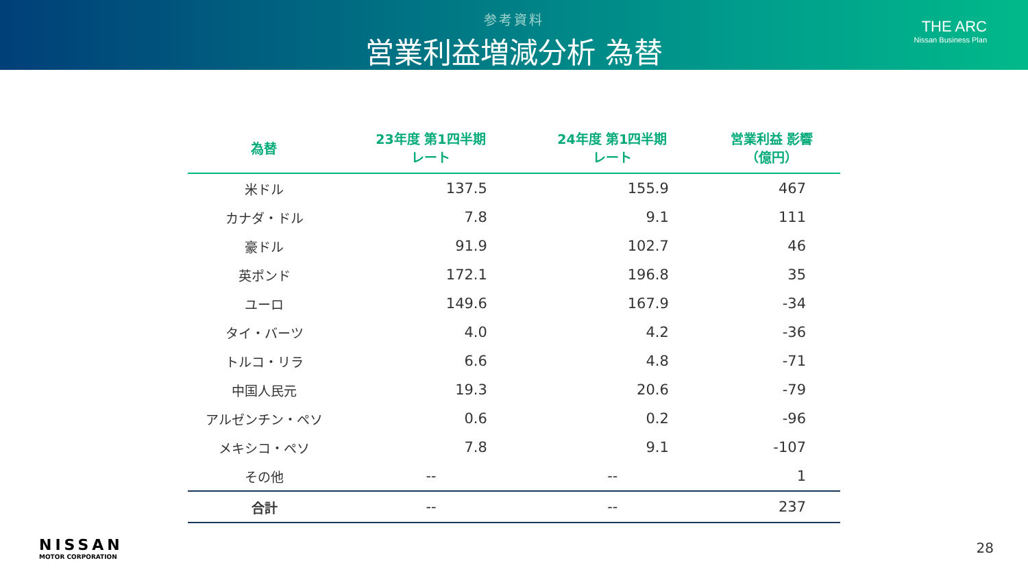参考資料
営業利益増減分析 為替
THE ARC
Nissan Business Plan
| 為替 | 23年度 第1四半期 レート | 24年度 第1四半期 レート | 営業利益 影響 （億円） |
| --- | --- | --- | --- |
| 米ドル | 137.5 | 155.9 | 467 |
| カナダ・ドル | 7.8 | 9.1 | 111 |
| 豪ドル | 91.9 | 102.7 | 46 |
| 英ポンド | 172.1 | 196.8 | 35 |
| ユーロ | 149.6 | 167.9 | -34 |
| タイ・バーツ | 4.0 | 4.2 | -36 |
| トルコ・リラ | 6.6 | 4.8 | -71 |
| 中国人民元 | 19.3 | 20.6 | -79 |
| アルゼンチン・ペソ | 0.6 | 0.2 | -96 |
| メキシコ・ペソ | 7.8 | 9.1 | -107 |
| その他 | -- | -- | 1 |
| 合計 | -- | -- | 237 |
NISSAN
MOTOR CORPORATION
28